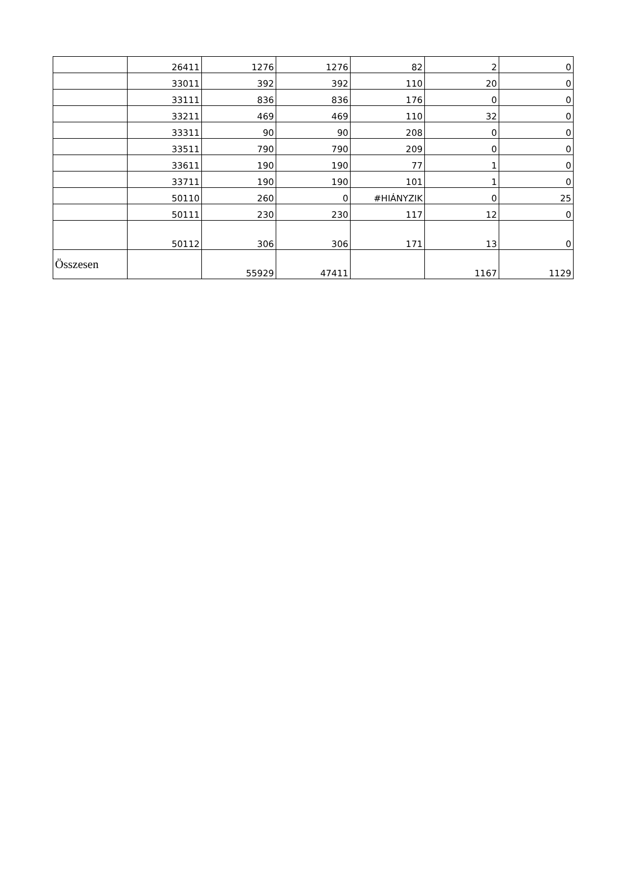| | 26411 | 1276 | 1276 | 82 | 2 | 0 |
| | 33011 | 392 | 392 | 110 | 20 | 0 |
| | 33111 | 836 | 836 | 176 | 0 | 0 |
| | 33211 | 469 | 469 | 110 | 32 | 0 |
| | 33311 | 90 | 90 | 208 | 0 | 0 |
| | 33511 | 790 | 790 | 209 | 0 | 0 |
| | 33611 | 190 | 190 | 77 | 1 | 0 |
| | 33711 | 190 | 190 | 101 | 1 | 0 |
| | 50110 | 260 | 0 | #HIÁNYZIK | 0 | 25 |
| | 50111 | 230 | 230 | 117 | 12 | 0 |
| | 50112 | 306 | 306 | 171 | 13 | 0 |
| Összesen | | 55929 | 47411 | | 1167 | 1129 |